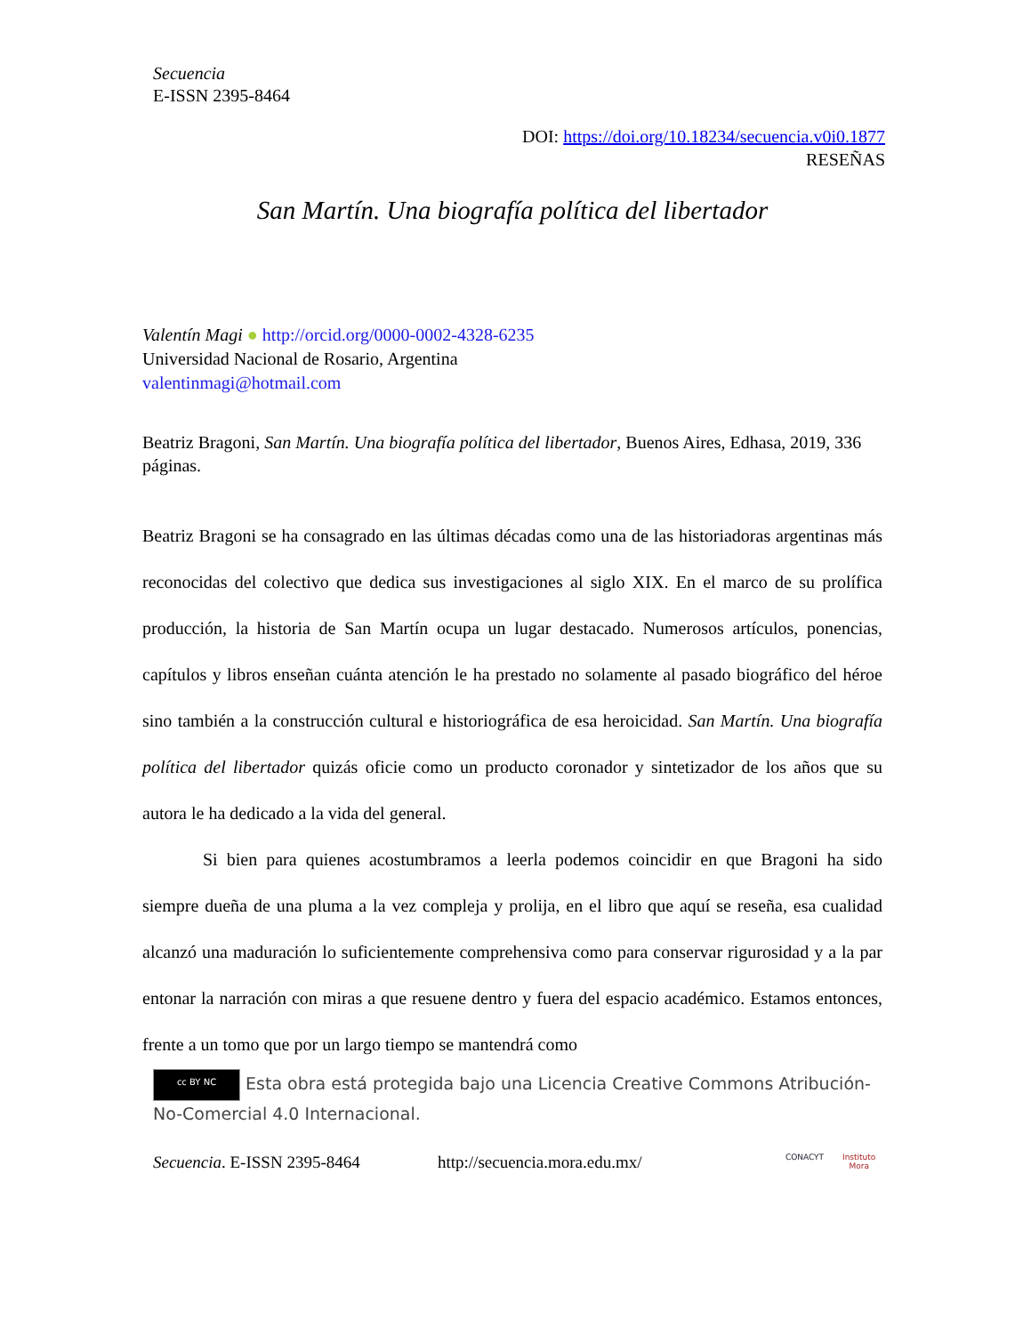Secuencia
E-ISSN 2395-8464
DOI: https://doi.org/10.18234/secuencia.v0i0.1877
RESEÑAS
San Martín. Una biografía política del libertador
Valentín Magi ● http://orcid.org/0000-0002-4328-6235
Universidad Nacional de Rosario, Argentina
valentinmagi@hotmail.com
Beatriz Bragoni, San Martín. Una biografía política del libertador, Buenos Aires, Edhasa, 2019, 336 páginas.
Beatriz Bragoni se ha consagrado en las últimas décadas como una de las historiadoras argentinas más reconocidas del colectivo que dedica sus investigaciones al siglo XIX. En el marco de su prolífica producción, la historia de San Martín ocupa un lugar destacado. Numerosos artículos, ponencias, capítulos y libros enseñan cuánta atención le ha prestado no solamente al pasado biográfico del héroe sino también a la construcción cultural e historiográfica de esa heroicidad. San Martín. Una biografía política del libertador quizás oficie como un producto coronador y sintetizador de los años que su autora le ha dedicado a la vida del general.
Si bien para quienes acostumbramos a leerla podemos coincidir en que Bragoni ha sido siempre dueña de una pluma a la vez compleja y prolija, en el libro que aquí se reseña, esa cualidad alcanzó una maduración lo suficientemente comprehensiva como para conservar rigurosidad y a la par entonar la narración con miras a que resuene dentro y fuera del espacio académico. Estamos entonces, frente a un tomo que por un largo tiempo se mantendrá como
cc BY NC Esta obra está protegida bajo una Licencia Creative Commons Atribución-No-Comercial 4.0 Internacional.
Secuencia. E-ISSN 2395-8464 http://secuencia.mora.edu.mx/ CONACYT Instituto
Mora